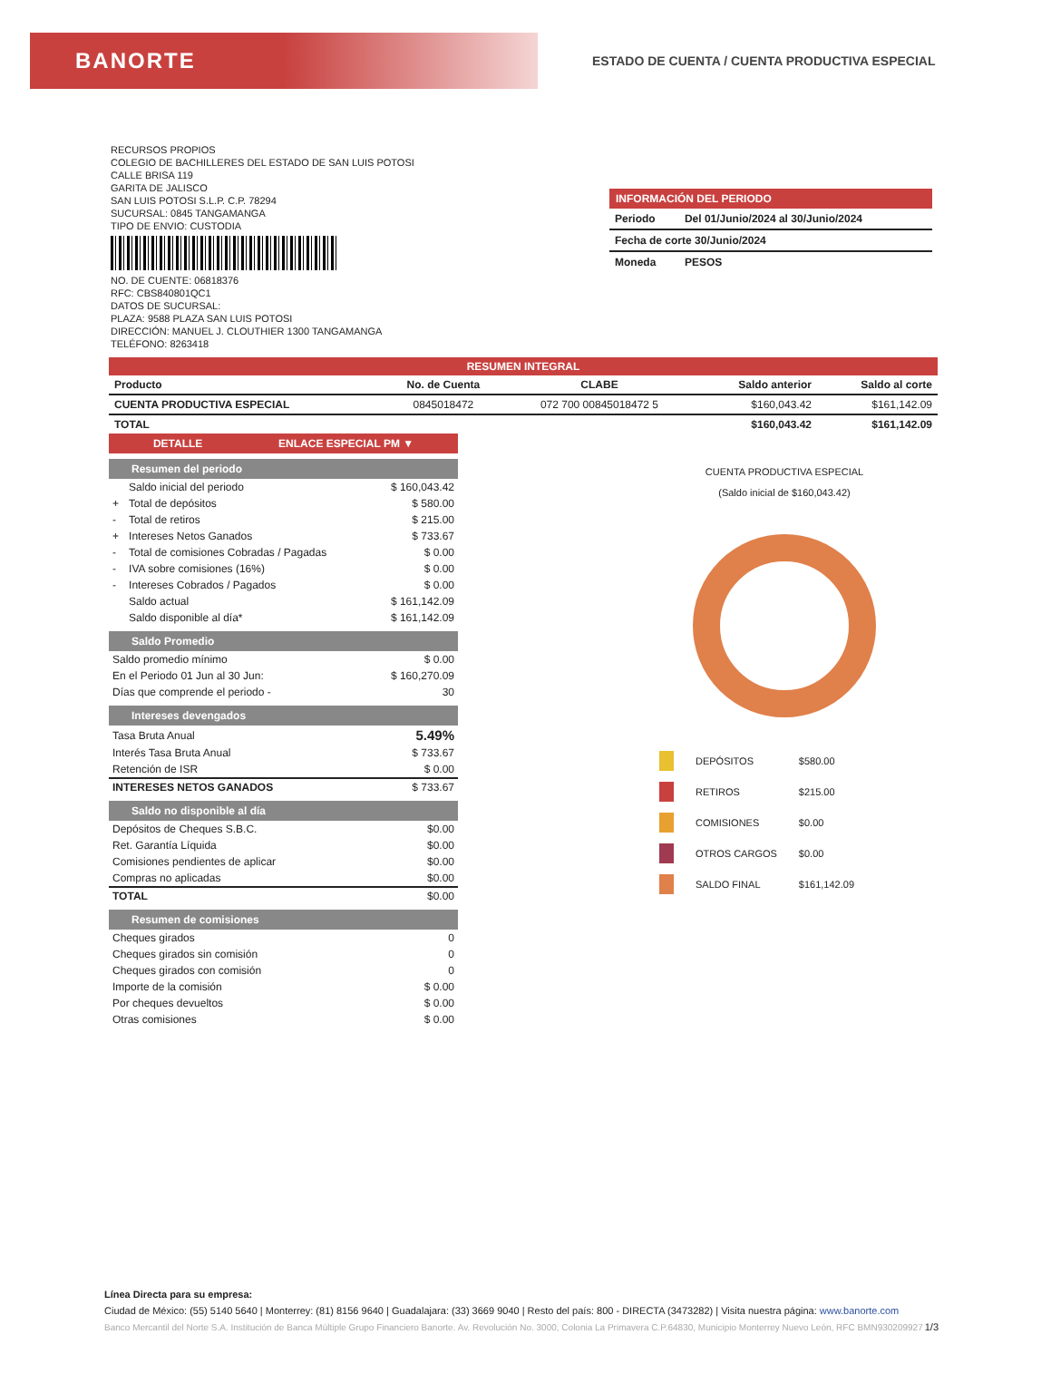BANORTE
ESTADO DE CUENTA / CUENTA PRODUCTIVA ESPECIAL
RECURSOS PROPIOS
COLEGIO DE BACHILLERES DEL ESTADO DE SAN LUIS POTOSI
CALLE BRISA 119
GARITA DE JALISCO
SAN LUIS POTOSI S.L.P. C.P. 78294
SUCURSAL: 0845 TANGAMANGA
TIPO DE ENVIO: CUSTODIA
NO. DE CUENTE: 06818376
RFC: CBS840801QC1
DATOS DE SUCURSAL:
PLAZA: 9588 PLAZA SAN LUIS POTOSI
DIRECCIÓN: MANUEL J. CLOUTHIER 1300 TANGAMANGA
TELÉFONO: 8263418
INFORMACIÓN DEL PERIODO
| Periodo | Del 01/Junio/2024 al 30/Junio/2024 |
| Fecha de corte 30/Junio/2024 | |
| Moneda | PESOS |
| RESUMEN INTEGRAL | | | | |
| --- | --- | --- | --- | --- |
| Producto | No. de Cuenta | CLABE | Saldo anterior | Saldo al corte |
| CUENTA PRODUCTIVA ESPECIAL | 0845018472 | 072 700 00845018472 5 | $160,043.42 | $161,142.09 |
| TOTAL | | | $160,043.42 | $161,142.09 |
DETALLE ENLACE ESPECIAL PM ▼
Resumen del periodo
| | Saldo inicial del periodo | $ 160,043.42 |
| + | Total de depósitos | $ 580.00 |
| - | Total de retiros | $ 215.00 |
| + | Intereses Netos Ganados | $ 733.67 |
| - | Total de comisiones Cobradas / Pagadas | $ 0.00 |
| - | IVA sobre comisiones (16%) | $ 0.00 |
| - | Intereses Cobrados / Pagados | $ 0.00 |
| | Saldo actual | $ 161,142.09 |
| | Saldo disponible al día* | $ 161,142.09 |
Saldo Promedio
| Saldo promedio mínimo | $ 0.00 |
| En el Periodo 01 Jun al 30 Jun: | $ 160,270.09 |
| Días que comprende el periodo - | 30 |
Intereses devengados
| Tasa Bruta Anual | 5.49% |
| Interés Tasa Bruta Anual | $ 733.67 |
| Retención de ISR | $ 0.00 |
| INTERESES NETOS GANADOS | $ 733.67 |
Saldo no disponible al día
| Depósitos de Cheques S.B.C. | $0.00 |
| Ret. Garantía Líquida | $0.00 |
| Comisiones pendientes de aplicar | $0.00 |
| Compras no aplicadas | $0.00 |
| TOTAL | $0.00 |
Resumen de comisiones
| Cheques girados | 0 |
| Cheques girados sin comisión | 0 |
| Cheques girados con comisión | 0 |
| Importe de la comisión | $ 0.00 |
| Por cheques devueltos | $ 0.00 |
| Otras comisiones | $ 0.00 |
CUENTA PRODUCTIVA ESPECIAL
(Saldo inicial de $160,043.42)
| | DEPÓSITOS | $580.00 |
| | RETIROS | $215.00 |
| | COMISIONES | $0.00 |
| | OTROS CARGOS | $0.00 |
| | SALDO FINAL | $161,142.09 |
Línea Directa para su empresa:
Ciudad de México: (55) 5140 5640 | Monterrey: (81) 8156 9640 | Guadalajara: (33) 3669 9040 | Resto del país: 800 - DIRECTA (3473282) | Visita nuestra página: www.banorte.com
Banco Mercantil del Norte S.A. Institución de Banca Múltiple Grupo Financiero Banorte. Av. Revolución No. 3000, Colonia La Primavera C.P.64830, Municipio Monterrey Nuevo León, RFC BMN930209927 1/3